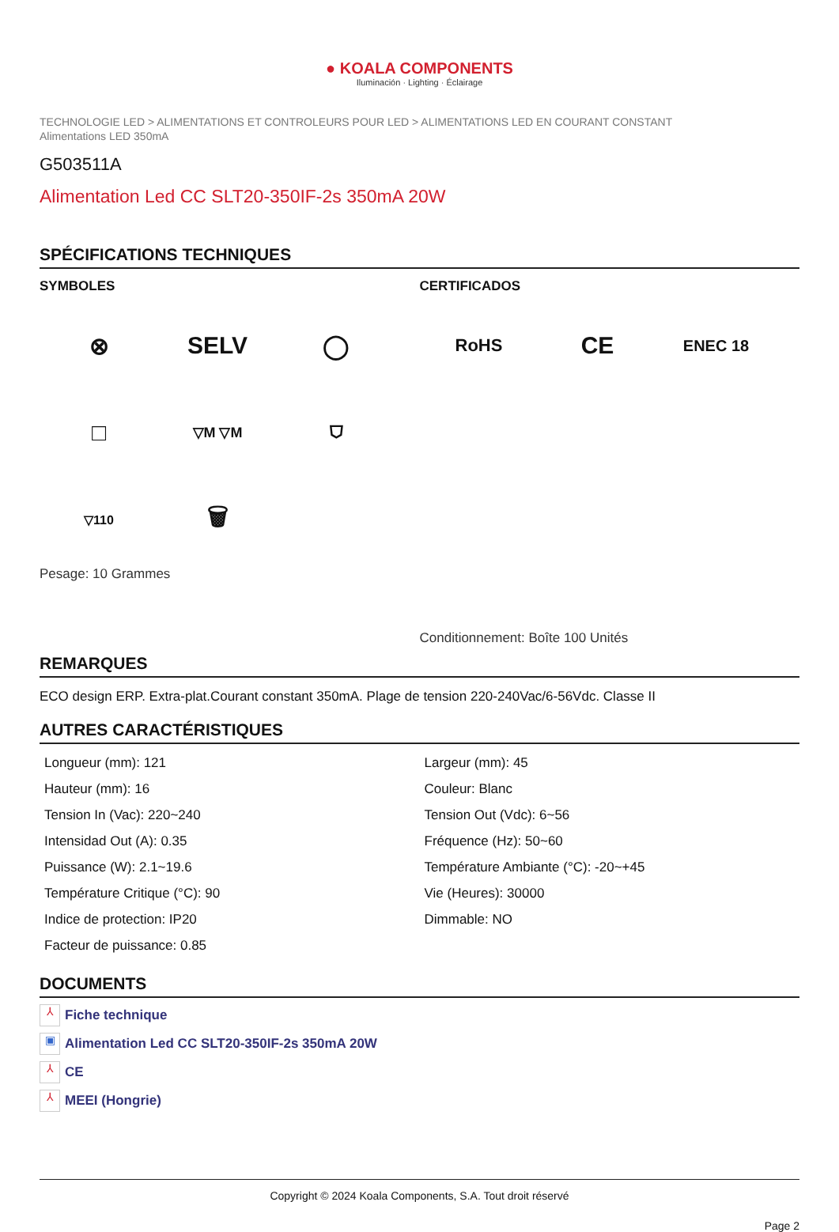● KOALA COMPONENTS
Iluminación · Lighting · Éclairage
TECHNOLOGIE LED > ALIMENTATIONS ET CONTROLEURS POUR LED > ALIMENTATIONS LED EN COURANT CONSTANT
Alimentations LED 350mA
G503511A
Alimentation Led CC SLT20-350IF-2s 350mA 20W
SPÉCIFICATIONS TECHNIQUES
SYMBOLES
⊗
SELV
◯
□
▽M ▽M
⛉
▽110
🗑
Pesage: 10 Grammes
CERTIFICADOS
RoHS
CE
ENEC 18
Conditionnement: Boîte 100 Unités
REMARQUES
ECO design ERP. Extra-plat.Courant constant 350mA. Plage de tension 220-240Vac/6-56Vdc. Classe II
AUTRES CARACTÉRISTIQUES
Longueur (mm): 121
Hauteur (mm): 16
Tension In (Vac): 220~240
Intensidad Out (A): 0.35
Puissance (W): 2.1~19.6
Température Critique (°C): 90
Indice de protection: IP20
Facteur de puissance: 0.85
Largeur (mm): 45
Couleur: Blanc
Tension Out (Vdc): 6~56
Fréquence (Hz): 50~60
Température Ambiante (°C): -20~+45
Vie (Heures): 30000
Dimmable: NO
DOCUMENTS
⅄ Fiche technique
▣ Alimentation Led CC SLT20-350IF-2s 350mA 20W
⅄ CE
⅄ MEEI (Hongrie)
Copyright © 2024 Koala Components, S.A. Tout droit réservé
Page 2